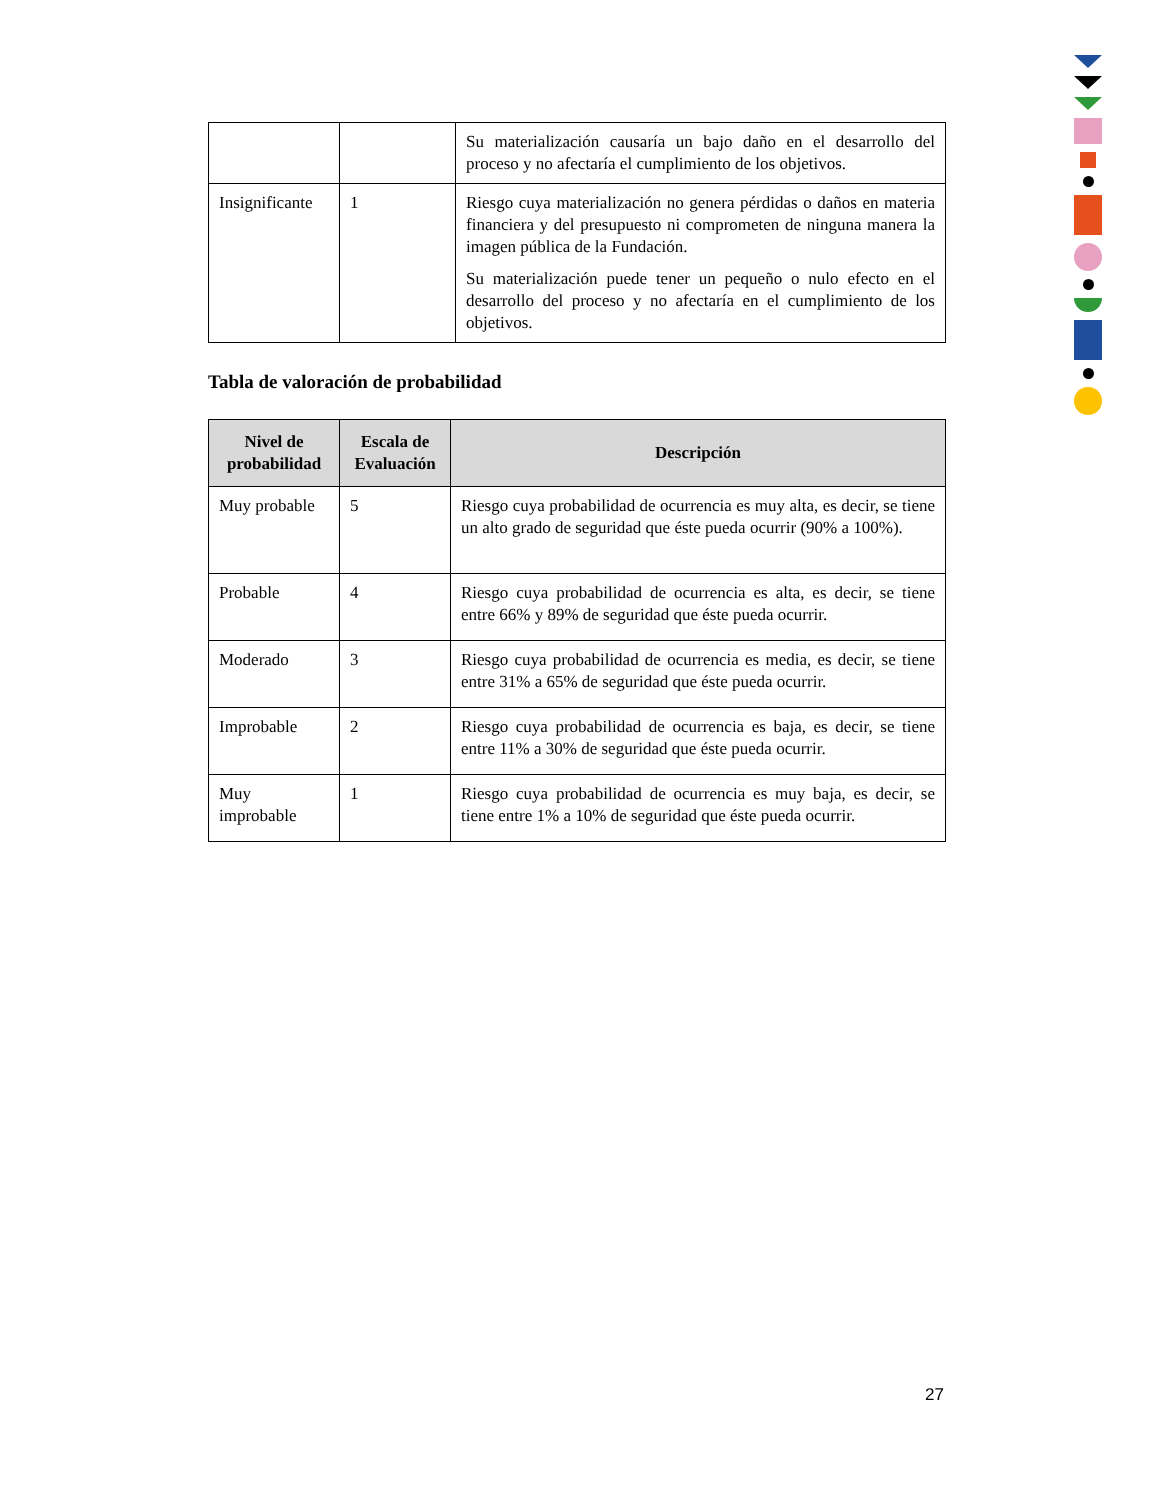| | | Su materialización causaría un bajo daño en el desarrollo del proceso y no afectaría el cumplimiento de los objetivos. |
| Insignificante | 1 | Riesgo cuya materialización no genera pérdidas o daños en materia financiera y del presupuesto ni comprometen de ninguna manera la imagen pública de la Fundación. Su materialización puede tener un pequeño o nulo efecto en el desarrollo del proceso y no afectaría en el cumplimiento de los objetivos. |
Tabla de valoración de probabilidad
| Nivel de probabilidad | Escala de Evaluación | Descripción |
| --- | --- | --- |
| Muy probable | 5 | Riesgo cuya probabilidad de ocurrencia es muy alta, es decir, se tiene un alto grado de seguridad que éste pueda ocurrir (90% a 100%). |
| Probable | 4 | Riesgo cuya probabilidad de ocurrencia es alta, es decir, se tiene entre 66% y 89% de seguridad que éste pueda ocurrir. |
| Moderado | 3 | Riesgo cuya probabilidad de ocurrencia es media, es decir, se tiene entre 31% a 65% de seguridad que éste pueda ocurrir. |
| Improbable | 2 | Riesgo cuya probabilidad de ocurrencia es baja, es decir, se tiene entre 11% a 30% de seguridad que éste pueda ocurrir. |
| Muy improbable | 1 | Riesgo cuya probabilidad de ocurrencia es muy baja, es decir, se tiene entre 1% a 10% de seguridad que éste pueda ocurrir. |
27